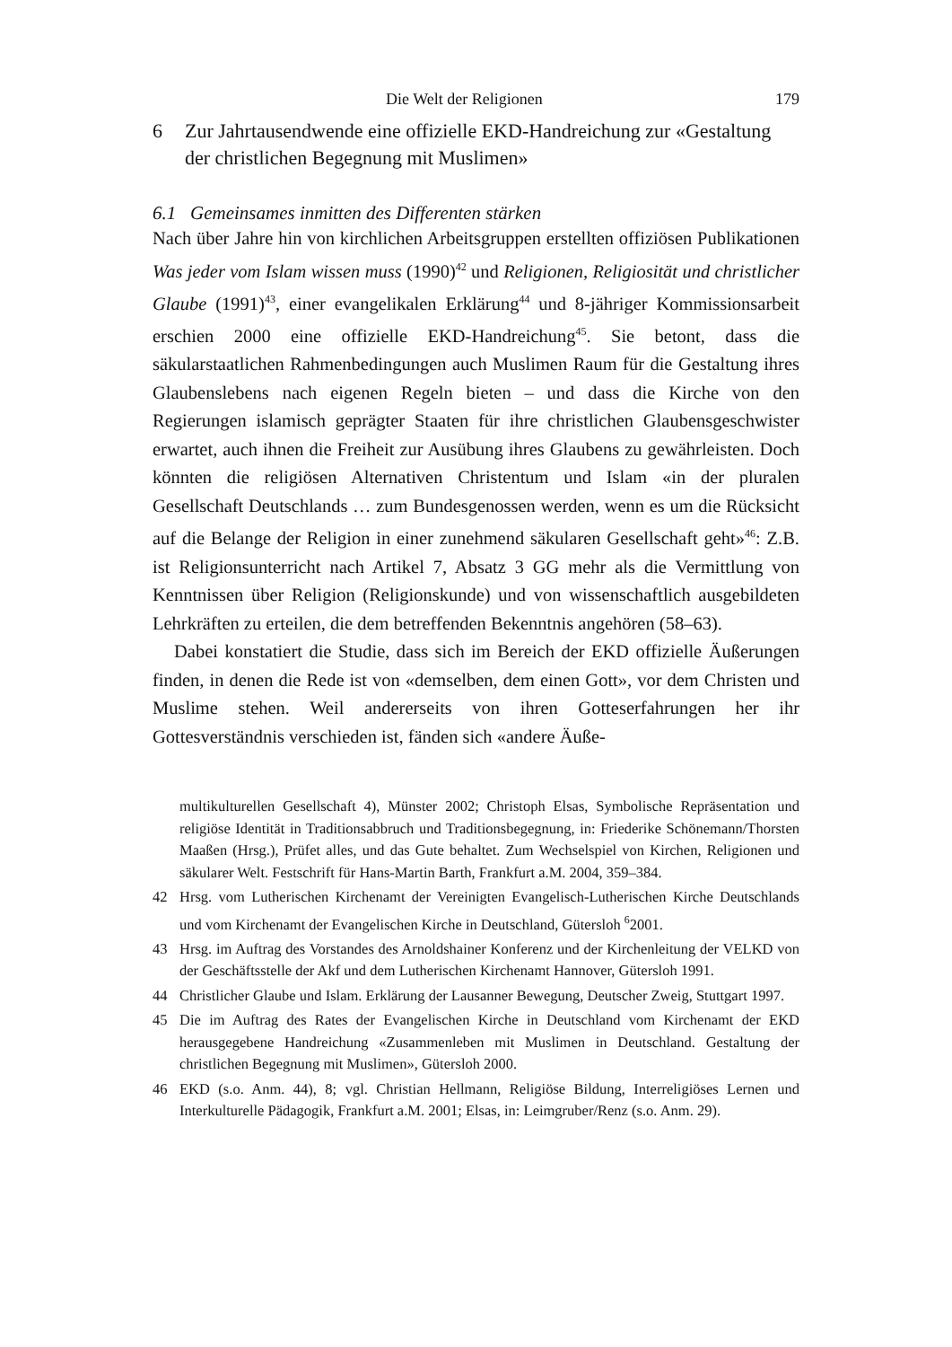Die Welt der Religionen 179
6 Zur Jahrtausendwende eine offizielle EKD-Handreichung zur «Gestaltung der christlichen Begegnung mit Muslimen»
6.1 Gemeinsames inmitten des Differenten stärken
Nach über Jahre hin von kirchlichen Arbeitsgruppen erstellten offiziösen Publikationen Was jeder vom Islam wissen muss (1990)<sup>42</sup> und Religionen, Religiosität und christlicher Glaube (1991)<sup>43</sup>, einer evangelikalen Erklärung<sup>44</sup> und 8-jähriger Kommissionsarbeit erschien 2000 eine offizielle EKD-Handreichung<sup>45</sup>. Sie betont, dass die säkularstaatlichen Rahmenbedingungen auch Muslimen Raum für die Gestaltung ihres Glaubenslebens nach eigenen Regeln bieten – und dass die Kirche von den Regierungen islamisch geprägter Staaten für ihre christlichen Glaubensgeschwister erwartet, auch ihnen die Freiheit zur Ausübung ihres Glaubens zu gewährleisten. Doch könnten die religiösen Alternativen Christentum und Islam «in der pluralen Gesellschaft Deutschlands … zum Bundesgenossen werden, wenn es um die Rücksicht auf die Belange der Religion in einer zunehmend säkularen Gesellschaft geht»<sup>46</sup>: Z.B. ist Religionsunterricht nach Artikel 7, Absatz 3 GG mehr als die Vermittlung von Kenntnissen über Religion (Religionskunde) und von wissenschaftlich ausgebildeten Lehrkräften zu erteilen, die dem betreffenden Bekenntnis angehören (58–63).
Dabei konstatiert die Studie, dass sich im Bereich der EKD offizielle Äußerungen finden, in denen die Rede ist von «demselben, dem einen Gott», vor dem Christen und Muslime stehen. Weil andererseits von ihren Gotteserfahrungen her ihr Gottesverständnis verschieden ist, fänden sich «andere Äuße-
multikulturellen Gesellschaft 4), Münster 2002; Christoph Elsas, Symbolische Repräsentation und religiöse Identität in Traditionsabbruch und Traditionsbegegnung, in: Friederike Schönemann/Thorsten Maaßen (Hrsg.), Prüfet alles, und das Gute behaltet. Zum Wechselspiel von Kirchen, Religionen und säkularer Welt. Festschrift für Hans-Martin Barth, Frankfurt a.M. 2004, 359–384.
42 Hrsg. vom Lutherischen Kirchenamt der Vereinigten Evangelisch-Lutherischen Kirche Deutschlands und vom Kirchenamt der Evangelischen Kirche in Deutschland, Gütersloh <sup>6</sup>2001.
43 Hrsg. im Auftrag des Vorstandes des Arnoldshainer Konferenz und der Kirchenleitung der VELKD von der Geschäftsstelle der Akf und dem Lutherischen Kirchenamt Hannover, Gütersloh 1991.
44 Christlicher Glaube und Islam. Erklärung der Lausanner Bewegung, Deutscher Zweig, Stuttgart 1997.
45 Die im Auftrag des Rates der Evangelischen Kirche in Deutschland vom Kirchenamt der EKD herausgegebene Handreichung «Zusammenleben mit Muslimen in Deutschland. Gestaltung der christlichen Begegnung mit Muslimen», Gütersloh 2000.
46 EKD (s.o. Anm. 44), 8; vgl. Christian Hellmann, Religiöse Bildung, Interreligiöses Lernen und Interkulturelle Pädagogik, Frankfurt a.M. 2001; Elsas, in: Leimgruber/Renz (s.o. Anm. 29).